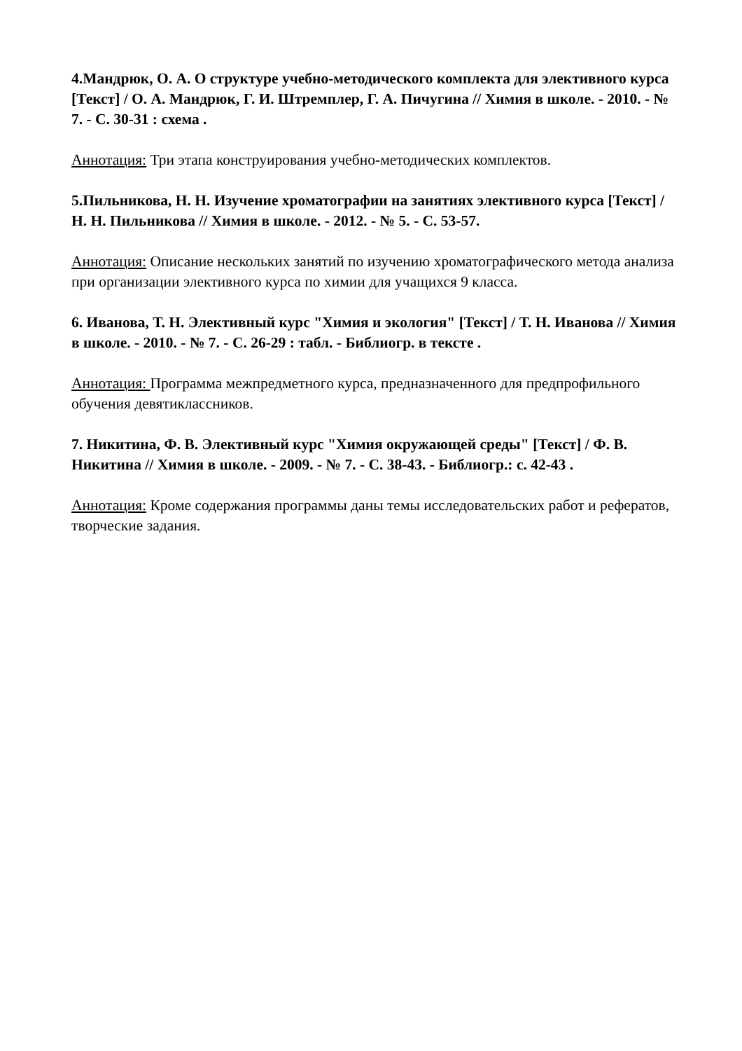4.Мандрюк, О. А. О структуре учебно-методического комплекта для элективного курса [Текст] / О. А. Мандрюк, Г. И. Штремплер, Г. А. Пичугина // Химия в школе. - 2010. - № 7. - С. 30-31 : схема .
Аннотация: Три этапа конструирования учебно-методических комплектов.
5.Пильникова, Н. Н. Изучение хроматографии на занятиях элективного курса [Текст] / Н. Н. Пильникова // Химия в школе. - 2012. - № 5. - С. 53-57.
Аннотация: Описание нескольких занятий по изучению хроматографического метода анализа при организации элективного курса по химии для учащихся 9 класса.
6. Иванова, Т. Н. Элективный курс "Химия и экология" [Текст] / Т. Н. Иванова // Химия в школе. - 2010. - № 7. - С. 26-29 : табл. - Библиогр. в тексте .
Аннотация: Программа межпредметного курса, предназначенного для предпрофильного обучения девятиклассников.
7. Никитина, Ф. В. Элективный курс "Химия окружающей среды" [Текст] / Ф. В. Никитина // Химия в школе. - 2009. - № 7. - С. 38-43. - Библиогр.: с. 42-43 .
Аннотация: Кроме содержания программы даны темы исследовательских работ и рефератов, творческие задания.